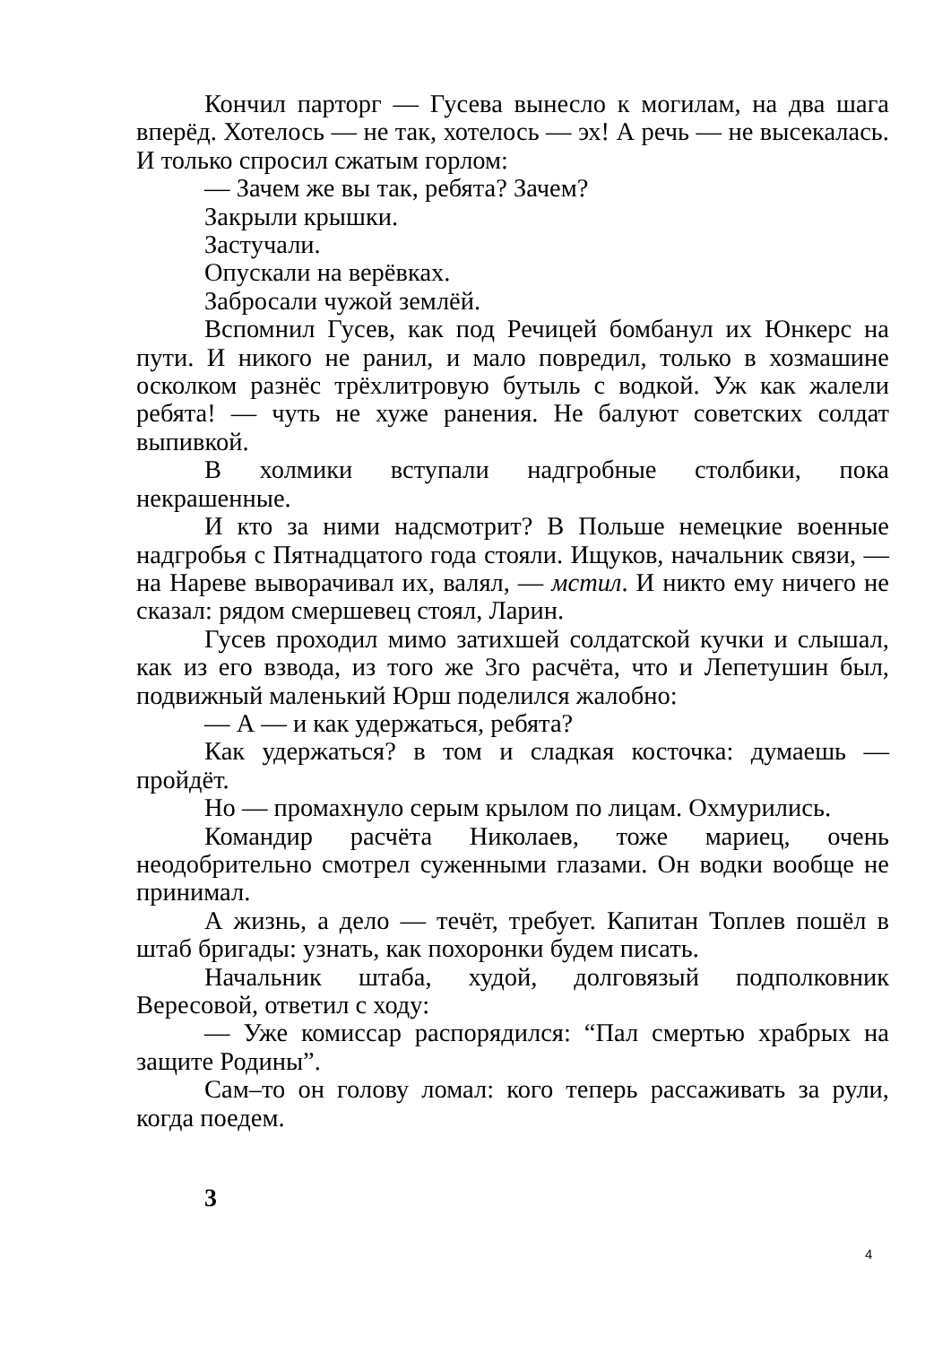Кончил парторг — Гусева вынесло к могилам, на два шага вперёд. Хотелось — не так, хотелось — эх! А речь — не высекалась. И только спросил сжатым горлом:
— Зачем же вы так, ребята? Зачем?
Закрыли крышки.
Застучали.
Опускали на верёвках.
Забросали чужой землёй.
Вспомнил Гусев, как под Речицей бомбанул их Юнкерс на пути. И никого не ранил, и мало повредил, только в хозмашине осколком разнёс трёхлитровую бутыль с водкой. Уж как жалели ребята! — чуть не хуже ранения. Не балуют советских солдат выпивкой.
В холмики вступали надгробные столбики, пока некрашенные.
И кто за ними надсмотрит? В Польше немецкие военные надгробья с Пятнадцатого года стояли. Ищуков, начальник связи, — на Нареве выворачивал их, валял, — мстил. И никто ему ничего не сказал: рядом смершевец стоял, Ларин.
Гусев проходил мимо затихшей солдатской кучки и слышал, как из его взвода, из того же 3го расчёта, что и Лепетушин был, подвижный маленький Юрш поделился жалобно:
— А — и как удержаться, ребята?
Как удержаться? в том и сладкая косточка: думаешь — пройдёт.
Но — промахнуло серым крылом по лицам. Охмурились.
Командир расчёта Николаев, тоже мариец, очень неодобрительно смотрел суженными глазами. Он водки вообще не принимал.
А жизнь, а дело — течёт, требует. Капитан Топлев пошёл в штаб бригады: узнать, как похоронки будем писать.
Начальник штаба, худой, долговязый подполковник Вересовой, ответил с ходу:
— Уже комиссар распорядился: “Пал смертью храбрых на защите Родины”.
Сам–то он голову ломал: кого теперь рассаживать за рули, когда поедем.
3
4